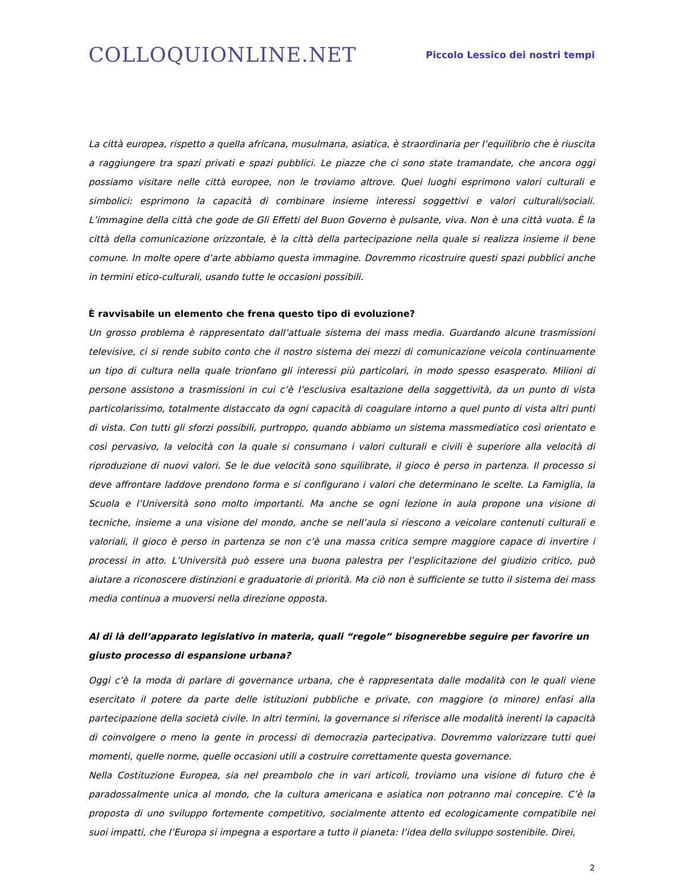COLLOQUIONLINE.NET
Piccolo Lessico dei nostri tempi
La città europea, rispetto a quella africana, musulmana, asiatica, è straordinaria per l’equilibrio che è riuscita a raggiungere tra spazi privati e spazi pubblici. Le piazze che ci sono state tramandate, che ancora oggi possiamo visitare nelle città europee, non le troviamo altrove. Quei luoghi esprimono valori culturali e simbolici: esprimono la capacità di combinare insieme interessi soggettivi e valori culturali/sociali. L’immagine della città che gode de Gli Effetti del Buon Governo è pulsante, viva. Non è una città vuota. È la città della comunicazione orizzontale, è la città della partecipazione nella quale si realizza insieme il bene comune. In molte opere d’arte abbiamo questa immagine. Dovremmo ricostruire questi spazi pubblici anche in termini etico-culturali, usando tutte le occasioni possibili.
È ravvisabile un elemento che frena questo tipo di evoluzione?
Un grosso problema è rappresentato dall’attuale sistema dei mass media. Guardando alcune trasmissioni televisive, ci si rende subito conto che il nostro sistema dei mezzi di comunicazione veicola continuamente un tipo di cultura nella quale trionfano gli interessi più particolari, in modo spesso esasperato. Milioni di persone assistono a trasmissioni in cui c’è l’esclusiva esaltazione della soggettività, da un punto di vista particolarissimo, totalmente distaccato da ogni capacità di coagulare intorno a quel punto di vista altri punti di vista. Con tutti gli sforzi possibili, purtroppo, quando abbiamo un sistema massmediatico così orientato e così pervasivo, la velocità con la quale si consumano i valori culturali e civili è superiore alla velocità di riproduzione di nuovi valori. Se le due velocità sono squilibrate, il gioco è perso in partenza. Il processo si deve affrontare laddove prendono forma e si configurano i valori che determinano le scelte. La Famiglia, la Scuola e l’Università sono molto importanti. Ma anche se ogni lezione in aula propone una visione di tecniche, insieme a una visione del mondo, anche se nell’aula si riescono a veicolare contenuti culturali e valoriali, il gioco è perso in partenza se non c’è una massa critica sempre maggiore capace di invertire i processi in atto. L’Università può essere una buona palestra per l’esplicitazione del giudizio critico, può aiutare a riconoscere distinzioni e graduatorie di priorità. Ma ciò non è sufficiente se tutto il sistema dei mass media continua a muoversi nella direzione opposta.
Al di là dell’apparato legislativo in materia, quali “regole” bisognerebbe seguire per favorire un giusto processo di espansione urbana?
Oggi c’è la moda di parlare di governance urbana, che è rappresentata dalle modalità con le quali viene esercitato il potere da parte delle istituzioni pubbliche e private, con maggiore (o minore) enfasi alla partecipazione della società civile. In altri termini, la governance si riferisce alle modalità inerenti la capacità di coinvolgere o meno la gente in processi di democrazia partecipativa. Dovremmo valorizzare tutti quei momenti, quelle norme, quelle occasioni utili a costruire correttamente questa governance.
Nella Costituzione Europea, sia nel preambolo che in vari articoli, troviamo una visione di futuro che è paradossalmente unica al mondo, che la cultura americana e asiatica non potranno mai concepire. C’è la proposta di uno sviluppo fortemente competitivo, socialmente attento ed ecologicamente compatibile nei suoi impatti, che l’Europa si impegna a esportare a tutto il pianeta: l’idea dello sviluppo sostenibile. Direi,
2